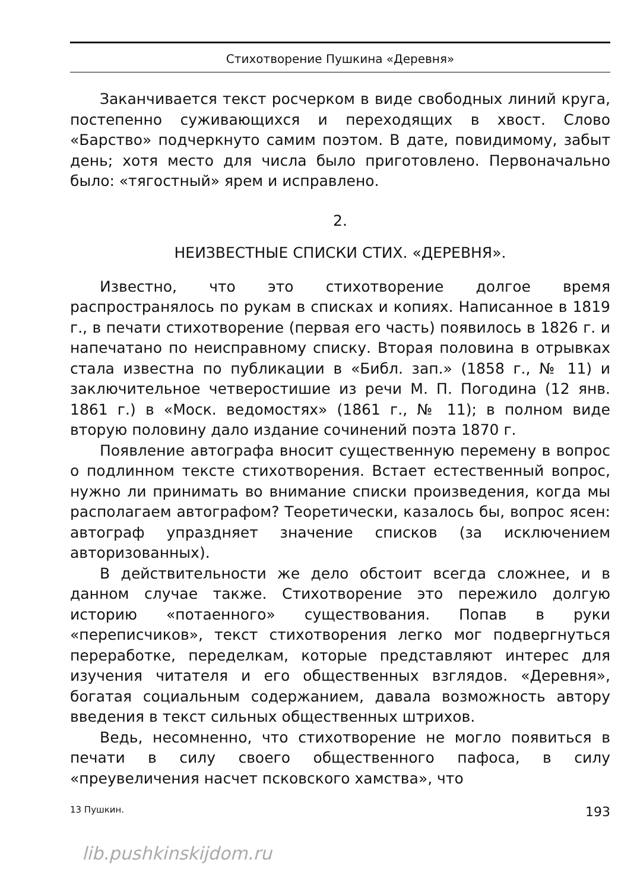Стихотворение Пушкина «Деревня»
Заканчивается текст росчерком в виде свободных линий круга, постепенно суживающихся и переходящих в хвост. Слово «Барство» подчеркнуто самим поэтом. В дате, повидимому, забыт день; хотя место для числа было приготовлено. Первоначально было: «тягостный» ярем и исправлено.
2.
НЕИЗВЕСТНЫЕ СПИСКИ СТИХ. «ДЕРЕВНЯ».
Известно, что это стихотворение долгое время распространялось по рукам в списках и копиях. Написанное в 1819 г., в печати стихотворение (первая его часть) появилось в 1826 г. и напечатано по неисправному списку. Вторая половина в отрывках стала известна по публикации в «Библ. зап.» (1858 г., № 11) и заключительное четверостишие из речи М. П. Погодина (12 янв. 1861 г.) в «Моск. ведомостях» (1861 г., № 11); в полном виде вторую половину дало издание сочинений поэта 1870 г.
Появление автографа вносит существенную перемену в вопрос о подлинном тексте стихотворения. Встает естественный вопрос, нужно ли принимать во внимание списки произведения, когда мы располагаем автографом? Теоретически, казалось бы, вопрос ясен: автограф упраздняет значение списков (за исключением авторизованных).
В действительности же дело обстоит всегда сложнее, и в данном случае также. Стихотворение это пережило долгую историю «потаенного» существования. Попав в руки «переписчиков», текст стихотворения легко мог подвергнуться переработке, переделкам, которые представляют интерес для изучения читателя и его общественных взглядов. «Деревня», богатая социальным содержанием, давала возможность автору введения в текст сильных общественных штрихов.
Ведь, несомненно, что стихотворение не могло появиться в печати в силу своего общественного пафоса, в силу «преувеличения насчет псковского хамства», что
13 Пушкин. 193
lib.pushkinskijdom.ru